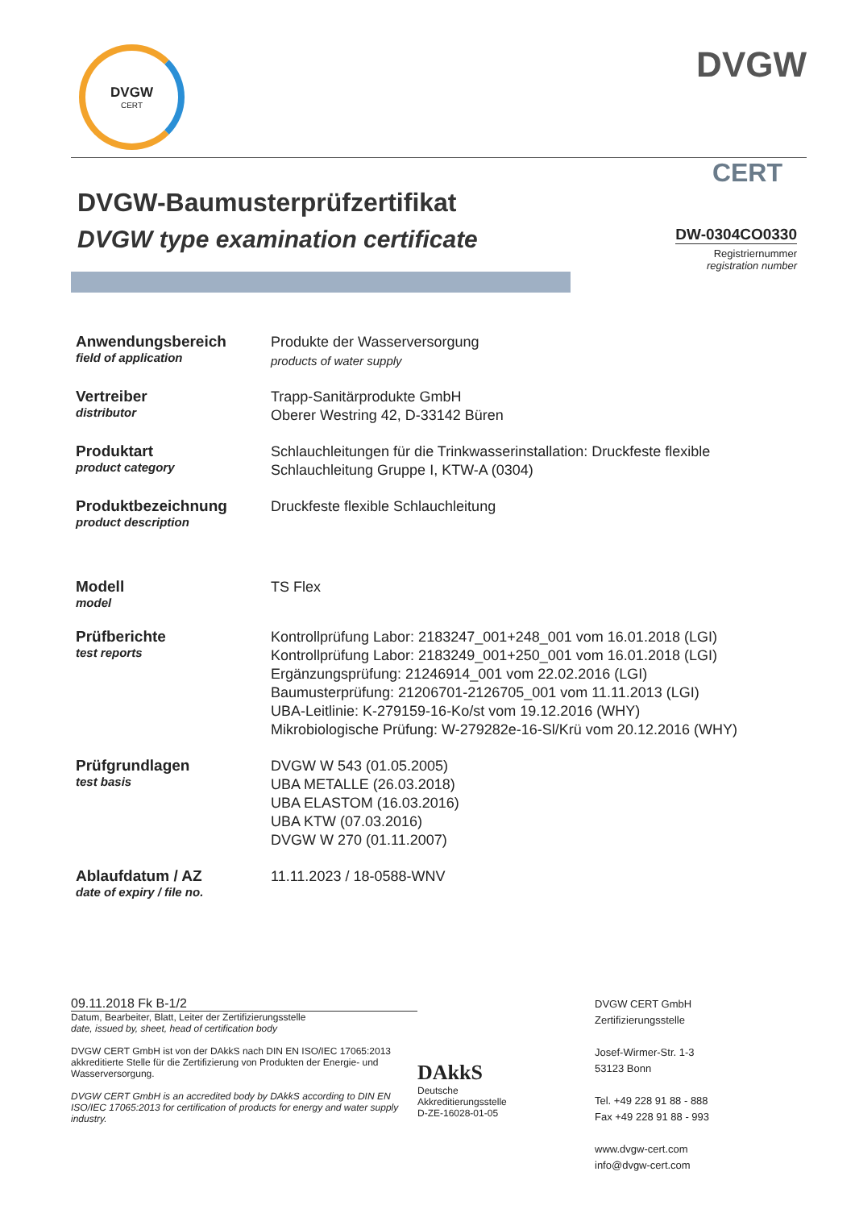DVGW
CERT
DVGW
CERT
DVGW-Baumusterprüfzertifikat
DVGW type examination certificate
DW-0304CO0330
Registriernummer
registration number
Anwendungsbereich
field of application
Produkte der Wasserversorgung
products of water supply
Vertreiber
distributor
Trapp-Sanitärprodukte GmbH
Oberer Westring 42, D-33142 Büren
Produktart
product category
Schlauchleitungen für die Trinkwasserinstallation: Druckfeste flexible
Schlauchleitung Gruppe I, KTW-A (0304)
Produktbezeichnung
product description
Druckfeste flexible Schlauchleitung
Modell
model
TS Flex
Prüfberichte
test reports
Kontrollprüfung Labor: 2183247_001+248_001 vom 16.01.2018 (LGI)
Kontrollprüfung Labor: 2183249_001+250_001 vom 16.01.2018 (LGI)
Ergänzungsprüfung: 21246914_001 vom 22.02.2016 (LGI)
Baumusterprüfung: 21206701-2126705_001 vom 11.11.2013 (LGI)
UBA-Leitlinie: K-279159-16-Ko/st vom 19.12.2016 (WHY)
Mikrobiologische Prüfung: W-279282e-16-Sl/Krü vom 20.12.2016 (WHY)
Prüfgrundlagen
test basis
DVGW W 543 (01.05.2005)
UBA METALLE (26.03.2018)
UBA ELASTOM (16.03.2016)
UBA KTW (07.03.2016)
DVGW W 270 (01.11.2007)
Ablaufdatum / AZ
date of expiry / file no.
11.11.2023 / 18-0588-WNV
09.11.2018 Fk B-1/2
Datum, Bearbeiter, Blatt, Leiter der Zertifizierungsstelle
date, issued by, sheet, head of certification body
DVGW CERT GmbH ist von der DAkkS nach DIN EN ISO/IEC 17065:2013 akkreditierte Stelle für die Zertifizierung von Produkten der Energie- und Wasserversorgung.
DVGW CERT GmbH is an accredited body by DAkkS according to DIN EN ISO/IEC 17065:2013 for certification of products for energy and water supply industry.
DAkkS
Deutsche
Akkreditierungsstelle
D-ZE-16028-01-05
DVGW CERT GmbH
Zertifizierungsstelle
Josef-Wirmer-Str. 1-3
53123 Bonn
Tel. +49 228 91 88 - 888
Fax +49 228 91 88 - 993
www.dvgw-cert.com
info@dvgw-cert.com